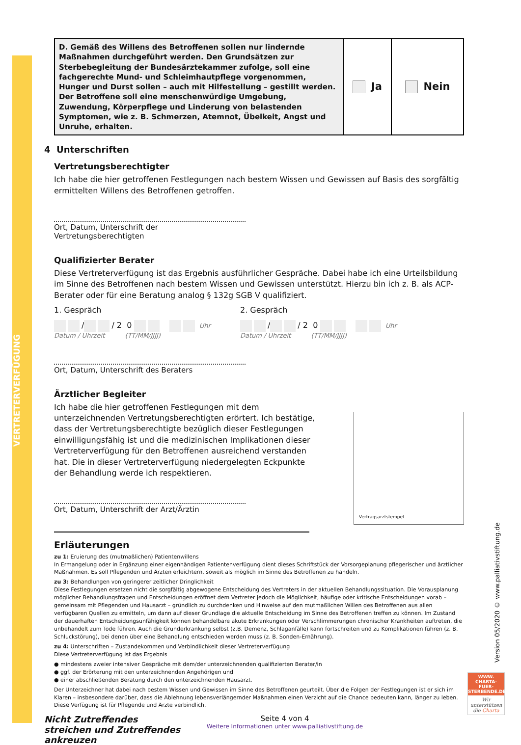VERTRETERVERFÜGUNG
Version 05/2020 © www.palliativstiftung.de
| D. Gemäß des Willens des Betroffenen sollen nur lindernde Maßnahmen durchgeführt werden. Den Grundsätzen zur Sterbebegleitung der Bundesärztekammer zufolge, soll eine fachgerechte Mund- und Schleimhautpflege vorgenommen, Hunger und Durst sollen – auch mit Hilfestellung – gestillt werden. Der Betroffene soll eine menschenwürdige Umgebung, Zuwendung, Körperpflege und Linderung von belastenden Symptomen, wie z. B. Schmerzen, Atemnot, Übelkeit, Angst und Unruhe, erhalten. | Ja | Nein |
4 Unterschriften
Vertretungsberechtigter
Ich habe die hier getroffenen Festlegungen nach bestem Wissen und Gewissen auf Basis des sorgfältig ermittelten Willens des Betroffenen getroffen.
Ort, Datum, Unterschrift der Vertretungsberechtigten
Qualifizierter Berater
Diese Vertreterverfügung ist das Ergebnis ausführlicher Gespräche. Dabei habe ich eine Urteilsbildung im Sinne des Betroffenen nach bestem Wissen und Gewissen unterstützt. Hierzu bin ich z. B. als ACP-Berater oder für eine Beratung analog § 132g SGB V qualifiziert.
1. Gespräch
/ / 2 0 Uhr
Datum / Uhrzeit (TT/MM/JJJJ)
2. Gespräch
/ / 2 0 Uhr
Datum / Uhrzeit (TT/MM/JJJJ)
Ort, Datum, Unterschrift des Beraters
Ärztlicher Begleiter
Ich habe die hier getroffenen Festlegungen mit dem unterzeichnenden Vertretungsberechtigten erörtert. Ich bestätige, dass der Vertretungsberechtigte bezüglich dieser Festlegungen einwilligungsfähig ist und die medizinischen Implikationen dieser Vertreterverfügung für den Betroffenen ausreichend verstanden hat. Die in dieser Vertreterverfügung niedergelegten Eckpunkte der Behandlung werde ich respektieren.
Ort, Datum, Unterschrift der Arzt/Ärztin
Vertragsarztstempel
Erläuterungen
zu 1: Eruierung des (mutmaßlichen) Patientenwillens
In Ermangelung oder in Ergänzung einer eigenhändigen Patientenverfügung dient dieses Schriftstück der Vorsorgeplanung pflegerischer und ärztlicher Maßnahmen. Es soll Pflegenden und Ärzten erleichtern, soweit als möglich im Sinne des Betroffenen zu handeln.
zu 3: Behandlungen von geringerer zeitlicher Dringlichkeit
Diese Festlegungen ersetzen nicht die sorgfältig abgewogene Entscheidung des Vertreters in der aktuellen Behandlungssituation. Die Vorausplanung möglicher Behandlungsfragen und Entscheidungen eröffnet dem Vertreter jedoch die Möglichkeit, häufige oder kritische Entscheidungen vorab – gemeinsam mit Pflegenden und Hausarzt – gründlich zu durchdenken und Hinweise auf den mutmaßlichen Willen des Betroffenen aus allen verfügbaren Quellen zu ermitteln, um dann auf dieser Grundlage die aktuelle Entscheidung im Sinne des Betroffenen treffen zu können. Im Zustand der dauerhaften Entscheidungsunfähigkeit können behandelbare akute Erkrankungen oder Verschlimmerungen chronischer Krankheiten auftreten, die unbehandelt zum Tode führen. Auch die Grunderkrankung selbst (z.B. Demenz, Schlaganfälle) kann fortschreiten und zu Komplikationen führen (z. B. Schluckstörung), bei denen über eine Behandlung entschieden werden muss (z. B. Sonden-Ernährung).
zu 4: Unterschriften – Zustandekommen und Verbindlichkeit dieser Vertreterverfügung
Diese Vertreterverfügung ist das Ergebnis
● mindestens zweier intensiver Gespräche mit dem/der unterzeichnenden qualifizierten Berater/in
● ggf. der Erörterung mit den unterzeichnenden Angehörigen und
● einer abschließenden Beratung durch den unterzeichnenden Hausarzt.
Der Unterzeichner hat dabei nach bestem Wissen und Gewissen im Sinne des Betroffenen geurteilt. Über die Folgen der Festlegungen ist er sich im Klaren – insbesondere darüber, dass die Ablehnung lebensverlängernder Maßnahmen einen Verzicht auf die Chance bedeuten kann, länger zu leben. Diese Verfügung ist für Pflegende und Ärzte verbindlich.
Nicht Zutreffendes streichen und Zutreffendes ankreuzen
Seite 4 von 4
Weitere Informationen unter www.palliativstiftung.de
WWW.
CHARTA-FUER-
STERBENDE.DE
Wir unterstützen die Charta